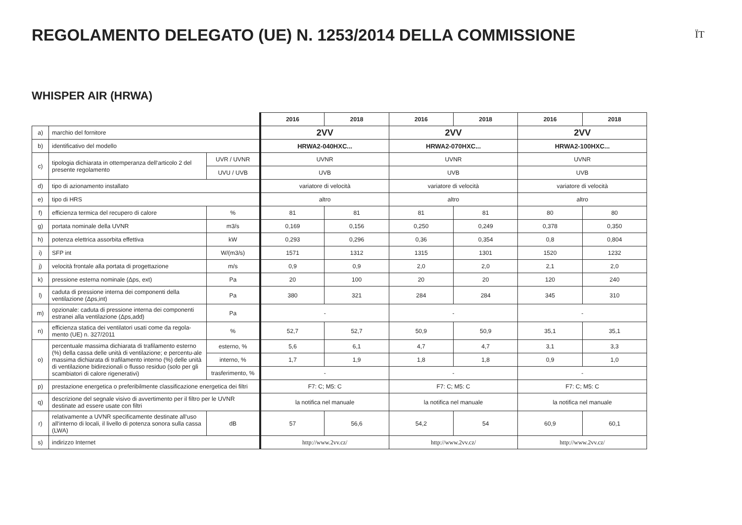REGOLAMENTO DELEGATO (UE) N. 1253/2014 DELLA COMMISSIONE
ÏT
WHISPER AIR (HRWA)
| | | | 2016 | 2018 | 2016 | 2018 | 2016 | 2018 |
| a) | marchio del fornitore | | 2VV | | 2VV | | 2VV | |
| b) | identificativo del modello | | HRWA2-040HXC... | | HRWA2-070HXC... | | HRWA2-100HXC... | |
| c) | tipologia dichiarata in ottemperanza dell‘articolo 2 del presente regolamento | UVR / UVNR | UVNR | | UVNR | | UVNR | |
| | | UVU / UVB | UVB | | UVB | | UVB | |
| d) | tipo di azionamento installato | | variatore di velocità | | variatore di velocità | | variatore di velocità | |
| e) | tipo di HRS | | altro | | altro | | altro | |
| f) | efficienza termica del recupero di calore | % | 81 | 81 | 81 | 81 | 80 | 80 |
| g) | portata nominale della UVNR | m3/s | 0,169 | 0,156 | 0,250 | 0,249 | 0,378 | 0,350 |
| h) | potenza elettrica assorbita effettiva | kW | 0,293 | 0,296 | 0,36 | 0,354 | 0,8 | 0,804 |
| i) | SFP int | W/(m3/s) | 1571 | 1312 | 1315 | 1301 | 1520 | 1232 |
| j) | velocità frontale alla portata di progettazione | m/s | 0,9 | 0,9 | 2,0 | 2,0 | 2,1 | 2,0 |
| k) | pressione esterna nominale (Δps, ext) | Pa | 20 | 100 | 20 | 20 | 120 | 240 |
| l) | caduta di pressione interna dei componenti della ventilazione (Δps,int) | Pa | 380 | 321 | 284 | 284 | 345 | 310 |
| m) | opzionale: caduta di pressione interna dei componenti estranei alla ventilazione (Δps,add) | Pa | - | | - | | - | |
| n) | efficienza statica dei ventilatori usati come da regola-mento (UE) n. 327/2011 | % | 52,7 | 52,7 | 50,9 | 50,9 | 35,1 | 35,1 |
| o) | percentuale massima dichiarata di trafilamento esterno (%) della cassa delle unità di ventilazione; e percentu-ale massima dichiarata di trafilamento interno (%) delle unità di ventilazione bidirezionali o flusso residuo (solo per gli scambiatori di calore rigenerativi) | esterno, % | 5,6 | 6,1 | 4,7 | 4,7 | 3,1 | 3,3 |
| | | interno, % | 1,7 | 1,9 | 1,8 | 1,8 | 0,9 | 1,0 |
| | | trasferimento, % | - | | - | | - | |
| p) | prestazione energetica o preferibilmente classificazione energetica dei filtri | | F7: C; M5: C | | F7: C; M5: C | | F7: C; M5: C | |
| q) | descrizione del segnale visivo di avvertimento per il filtro per le UVNR destinate ad essere usate con filtri | | la notifica nel manuale | | la notifica nel manuale | | la notifica nel manuale | |
| r) | relativamente a UVNR specificamente destinate all‘uso all‘interno di locali, il livello di potenza sonora sulla cassa (LWA) | dB | 57 | 56,6 | 54,2 | 54 | 60,9 | 60,1 |
| s) | indirizzo Internet | | http://www.2vv.cz/ | | http://www.2vv.cz/ | | http://www.2vv.cz/ | |